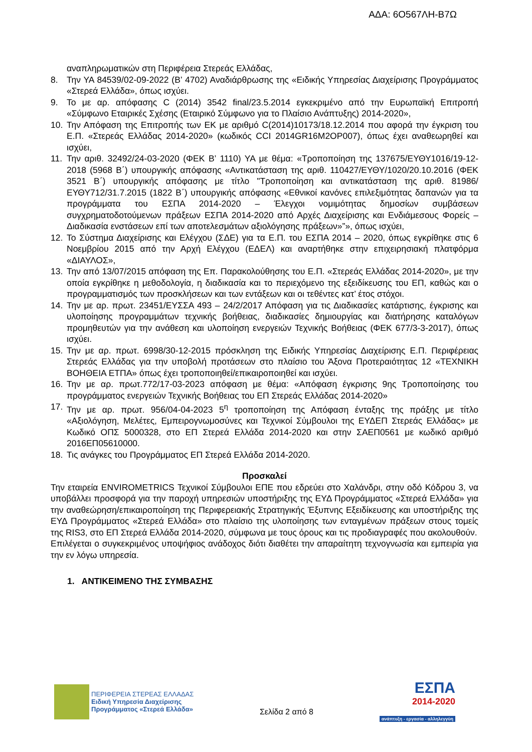ΑΔΑ: 6Ο567ΛΗ-Β7Ω
αναπληρωματικών στη Περιφέρεια Στερεάς Ελλάδας,
8. Την ΥΑ 84539/02-09-2022 (Β’ 4702) Αναδιάρθρωσης της «Ειδικής Υπηρεσίας Διαχείρισης Προγράμματος «Στερεά Ελλάδα», όπως ισχύει.
9. Το με αρ. απόφασης C (2014) 3542 final/23.5.2014 εγκεκριμένο από την Ευρωπαϊκή Επιτροπή «Σύμφωνο Εταιρικές Σχέσης (Εταιρικό Σύμφωνο για το Πλαίσιο Ανάπτυξης) 2014-2020»,
10. Την Απόφαση της Επιτροπής των ΕΚ με αριθμό C(2014)10173/18.12.2014 που αφορά την έγκριση του Ε.Π. «Στερεάς Ελλάδας 2014-2020» (κωδικός CCI 2014GR16M2OP007), όπως έχει αναθεωρηθεί και ισχύει,
11. Την αριθ. 32492/24-03-2020 (ΦΕΚ Β’ 1110) ΥΑ με θέμα: «Τροποποίηση της 137675/ΕΥΘΥ1016/19-12-2018 (5968 Β΄) υπουργικής απόφασης «Αντικατάσταση της αριθ. 110427/ΕΥΘΥ/1020/20.10.2016 (ΦΕΚ 3521 Β΄) υπουργικής απόφασης με τίτλο "Τροποποίηση και αντικατάσταση της αριθ. 81986/ΕΥΘΥ712/31.7.2015 (1822 Β΄) υπουργικής απόφασης «Εθνικοί κανόνες επιλεξιμότητας δαπανών για τα προγράμματα του ΕΣΠΑ 2014-2020 – Έλεγχοι νομιμότητας δημοσίων συμβάσεων συγχρηματοδοτούμενων πράξεων ΕΣΠΑ 2014-2020 από Αρχές Διαχείρισης και Ενδιάμεσους Φορείς – Διαδικασία ενστάσεων επί των αποτελεσμάτων αξιολόγησης πράξεων»”», όπως ισχύει,
12. Το Σύστημα Διαχείρισης και Ελέγχου (ΣΔΕ) για τα Ε.Π. του ΕΣΠΑ 2014 – 2020, όπως εγκρίθηκε στις 6 Νοεμβρίου 2015 από την Αρχή Ελέγχου (ΕΔΕΛ) και αναρτήθηκε στην επιχειρησιακή πλατφόρμα «ΔΙΑΥΛΟΣ»,
13. Την από 13/07/2015 απόφαση της Επ. Παρακολούθησης του Ε.Π. «Στερεάς Ελλάδας 2014-2020», με την οποία εγκρίθηκε η μεθοδολογία, η διαδικασία και το περιεχόμενο της εξειδίκευσης του ΕΠ, καθώς και ο προγραμματισμός των προσκλήσεων και των εντάξεων και οι τεθέντες κατ’ έτος στόχοι.
14. Την με αρ. πρωτ. 23451/ΕΥΣΣΑ 493 – 24/2/2017 Απόφαση για τις Διαδικασίες κατάρτισης, έγκρισης και υλοποίησης προγραμμάτων τεχνικής βοήθειας, διαδικασίες δημιουργίας και διατήρησης καταλόγων προμηθευτών για την ανάθεση και υλοποίηση ενεργειών Τεχνικής Βοήθειας (ΦΕΚ 677/3-3-2017), όπως ισχύει.
15. Την με αρ. πρωτ. 6998/30-12-2015 πρόσκληση της Ειδικής Υπηρεσίας Διαχείρισης Ε.Π. Περιφέρειας Στερεάς Ελλάδας για την υποβολή προτάσεων στο πλαίσιο του Άξονα Προτεραιότητας 12 «ΤΕΧΝΙΚΗ ΒΟΗΘΕΙΑ ΕΤΠΑ» όπως έχει τροποποιηθεί/επικαιροποιηθεί και ισχύει.
16. Την με αρ. πρωτ.772/17-03-2023 απόφαση με θέμα: «Απόφαση έγκρισης 9ης Τροποποίησης του προγράμματος ενεργειών Τεχνικής Βοήθειας του ΕΠ Στερεάς Ελλάδας 2014-2020»
17. Την με αρ. πρωτ. 956/04-04-2023 5<sup>η</sup> τροποποίηση της Απόφαση ένταξης της πράξης με τίτλο «Αξιολόγηση, Μελέτες, Εμπειρογνωμοσύνες και Τεχνικοί Σύμβουλοι της ΕΥΔΕΠ Στερεάς Ελλάδας» με Κωδικό ΟΠΣ 5000328, στο ΕΠ Στερεά Ελλάδα 2014-2020 και στην ΣΑΕΠ0561 με κωδικό αριθμό 2016ΕΠ05610000.
18. Τις ανάγκες του Προγράμματος ΕΠ Στερεά Ελλάδα 2014-2020.
Προσκαλεί
Την εταιρεία ENVIROMETRICS Τεχνικοί Σύμβουλοι ΕΠΕ που εδρεύει στο Χαλάνδρι, στην οδό Κόδρου 3, να υποβάλλει προσφορά για την παροχή υπηρεσιών υποστήριξης της ΕΥΔ Προγράμματος «Στερεά Ελλάδα» για την αναθεώρηση/επικαιροποίηση της Περιφερειακής Στρατηγικής Έξυπνης Εξειδίκευσης και υποστήριξης της ΕΥΔ Προγράμματος «Στερεά Ελλάδα» στο πλαίσιο της υλοποίησης των ενταγμένων πράξεων στους τομείς της RIS3, στο ΕΠ Στερεά Ελλάδα 2014-2020, σύμφωνα με τους όρους και τις προδιαγραφές που ακολουθούν.
Επιλέγεται ο συγκεκριμένος υποψήφιος ανάδοχος διότι διαθέτει την απαραίτητη τεχνογνωσία και εμπειρία για την εν λόγω υπηρεσία.
1. ΑΝΤΙΚΕΙΜΕΝΟ ΤΗΣ ΣΥΜΒΑΣΗΣ
ΠΕΡΙΦΕΡΕΙΑ ΣΤΕΡΕΑΣ ΕΛΛΑΔΑΣ
Ειδική Υπηρεσία Διαχείρισης
Προγράμματος «Στερεά Ελλάδα»
Σελίδα 2 από 8
ΕΣΠΑ
2014-2020
ανάπτυξη - εργασία - αλληλεγγύη